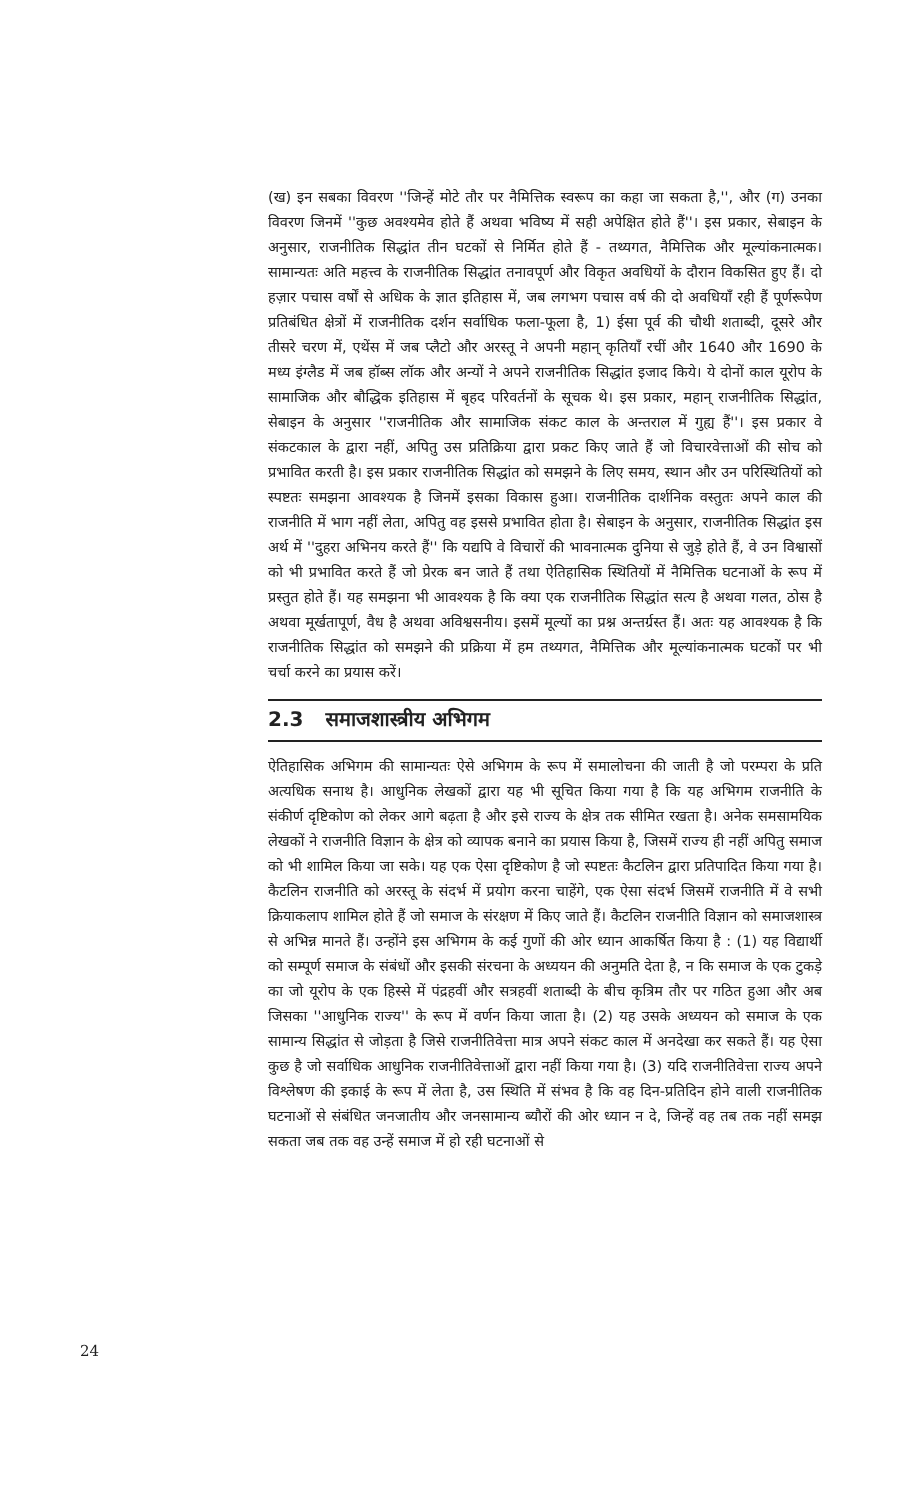(ख) इन सबका विवरण ''जिन्हें मोटे तौर पर नैमित्तिक स्वरूप का कहा जा सकता है,'', और (ग) उनका विवरण जिनमें ''कुछ अवश्यमेव होते हैं अथवा भविष्य में सही अपेक्षित होते हैं''। इस प्रकार, सेबाइन के अनुसार, राजनीतिक सिद्धांत तीन घटकों से निर्मित होते हैं - तथ्यगत, नैमित्तिक और मूल्यांकनात्मक। सामान्यतः अति महत्त्व के राजनीतिक सिद्धांत तनावपूर्ण और विकृत अवधियों के दौरान विकसित हुए हैं। दो हज़ार पचास वर्षों से अधिक के ज्ञात इतिहास में, जब लगभग पचास वर्ष की दो अवधियाँ रही हैं पूर्णरूपेण प्रतिबंधित क्षेत्रों में राजनीतिक दर्शन सर्वाधिक फला-फूला है, 1) ईसा पूर्व की चौथी शताब्दी, दूसरे और तीसरे चरण में, एथेंस में जब प्लैटो और अरस्तू ने अपनी महान् कृतियाँ रचीं और 1640 और 1690 के मध्य इंग्लैड में जब हॉब्स लॉक और अन्यों ने अपने राजनीतिक सिद्धांत इजाद किये। ये दोनों काल यूरोप के सामाजिक और बौद्धिक इतिहास में बृहद परिवर्तनों के सूचक थे। इस प्रकार, महान् राजनीतिक सिद्धांत, सेबाइन के अनुसार ''राजनीतिक और सामाजिक संकट काल के अन्तराल में गुह्य हैं''। इस प्रकार वे संकटकाल के द्वारा नहीं, अपितु उस प्रतिक्रिया द्वारा प्रकट किए जाते हैं जो विचारवेत्ताओं की सोच को प्रभावित करती है। इस प्रकार राजनीतिक सिद्धांत को समझने के लिए समय, स्थान और उन परिस्थितियों को स्पष्टतः समझना आवश्यक है जिनमें इसका विकास हुआ। राजनीतिक दार्शनिक वस्तुतः अपने काल की राजनीति में भाग नहीं लेता, अपितु वह इससे प्रभावित होता है। सेबाइन के अनुसार, राजनीतिक सिद्धांत इस अर्थ में ''दुहरा अभिनय करते हैं'' कि यद्यपि वे विचारों की भावनात्मक दुनिया से जुड़े होते हैं, वे उन विश्वासों को भी प्रभावित करते हैं जो प्रेरक बन जाते हैं तथा ऐतिहासिक स्थितियों में नैमित्तिक घटनाओं के रूप में प्रस्तुत होते हैं। यह समझना भी आवश्यक है कि क्या एक राजनीतिक सिद्धांत सत्य है अथवा गलत, ठोस है अथवा मूर्खतापूर्ण, वैध है अथवा अविश्वसनीय। इसमें मूल्यों का प्रश्न अन्तर्ग्रस्त हैं। अतः यह आवश्यक है कि राजनीतिक सिद्धांत को समझने की प्रक्रिया में हम तथ्यगत, नैमित्तिक और मूल्यांकनात्मक घटकों पर भी चर्चा करने का प्रयास करें।
2.3 समाजशास्त्रीय अभिगम
ऐतिहासिक अभिगम की सामान्यतः ऐसे अभिगम के रूप में समालोचना की जाती है जो परम्परा के प्रति अत्यधिक सनाथ है। आधुनिक लेखकों द्वारा यह भी सूचित किया गया है कि यह अभिगम राजनीति के संकीर्ण दृष्टिकोण को लेकर आगे बढ़ता है और इसे राज्य के क्षेत्र तक सीमित रखता है। अनेक समसामयिक लेखकों ने राजनीति विज्ञान के क्षेत्र को व्यापक बनाने का प्रयास किया है, जिसमें राज्य ही नहीं अपितु समाज को भी शामिल किया जा सके। यह एक ऐसा दृष्टिकोण है जो स्पष्टतः कैटलिन द्वारा प्रतिपादित किया गया है। कैटलिन राजनीति को अरस्तू के संदर्भ में प्रयोग करना चाहेंगे, एक ऐसा संदर्भ जिसमें राजनीति में वे सभी क्रियाकलाप शामिल होते हैं जो समाज के संरक्षण में किए जाते हैं। कैटलिन राजनीति विज्ञान को समाजशास्त्र से अभिन्न मानते हैं। उन्होंने इस अभिगम के कई गुणों की ओर ध्यान आकर्षित किया है : (1) यह विद्यार्थी को सम्पूर्ण समाज के संबंधों और इसकी संरचना के अध्ययन की अनुमति देता है, न कि समाज के एक टुकड़े का जो यूरोप के एक हिस्से में पंद्रहवीं और सत्रहवीं शताब्दी के बीच कृत्रिम तौर पर गठित हुआ और अब जिसका ''आधुनिक राज्य'' के रूप में वर्णन किया जाता है। (2) यह उसके अध्ययन को समाज के एक सामान्य सिद्धांत से जोड़ता है जिसे राजनीतिवेत्ता मात्र अपने संकट काल में अनदेखा कर सकते हैं। यह ऐसा कुछ है जो सर्वाधिक आधुनिक राजनीतिवेत्ताओं द्वारा नहीं किया गया है। (3) यदि राजनीतिवेत्ता राज्य अपने विश्लेषण की इकाई के रूप में लेता है, उस स्थिति में संभव है कि वह दिन-प्रतिदिन होने वाली राजनीतिक घटनाओं से संबंधित जनजातीय और जनसामान्य ब्यौरों की ओर ध्यान न दे, जिन्हें वह तब तक नहीं समझ सकता जब तक वह उन्हें समाज में हो रही घटनाओं से
24